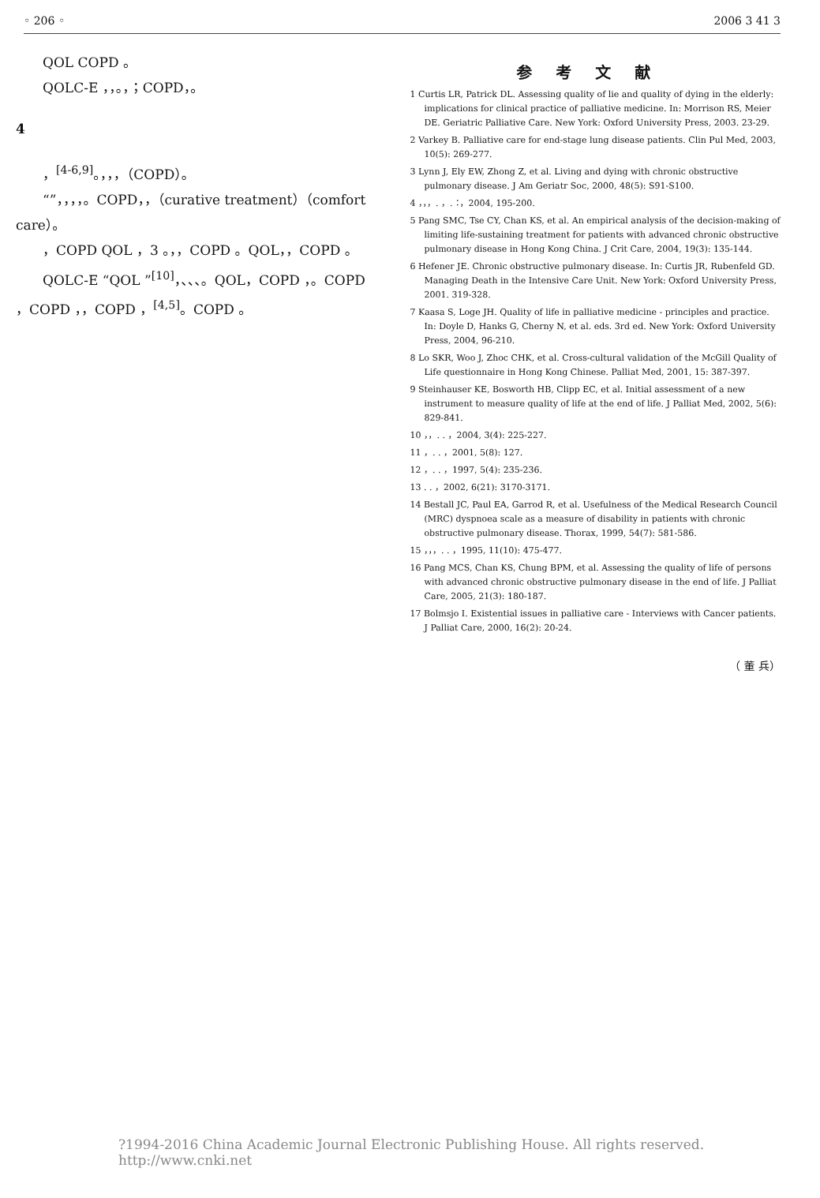◦ 206 ◦ 2006 3 41 3
QOL COPD 。
QOLC-E ，，。，；COPD，。
4
，<sup>[4-6,9]</sup>。，，，（COPD）。
“”，，，，。COPD，，（curative treatment）（comfort care）。
，COPD QOL ，3 。，，COPD 。QOL，，COPD 。
QOLC-E “QOL ”<sup>[10]</sup>，、、、。QOL，COPD ，。COPD ，COPD ，，COPD ，<sup>[4,5]</sup>。COPD 。
参考文献
1 Curtis LR, Patrick DL. Assessing quality of lie and quality of dying in the elderly: implications for clinical practice of palliative medicine. In: Morrison RS, Meier DE. Geriatric Palliative Care. New York: Oxford University Press, 2003. 23-29.
2 Varkey B. Palliative care for end-stage lung disease patients. Clin Pul Med, 2003, 10(5): 269-277.
3 Lynn J, Ely EW, Zhong Z, et al. Living and dying with chronic obstructive pulmonary disease. J Am Geriatr Soc, 2000, 48(5): S91-S100.
4 ，，，. ，. ：，2004, 195-200.
5 Pang SMC, Tse CY, Chan KS, et al. An empirical analysis of the decision-making of limiting life-sustaining treatment for patients with advanced chronic obstructive pulmonary disease in Hong Kong China. J Crit Care, 2004, 19(3): 135-144.
6 Hefener JE. Chronic obstructive pulmonary disease. In: Curtis JR, Rubenfeld GD. Managing Death in the Intensive Care Unit. New York: Oxford University Press, 2001. 319-328.
7 Kaasa S, Loge JH. Quality of life in palliative medicine - principles and practice. In: Doyle D, Hanks G, Cherny N, et al. eds. 3rd ed. New York: Oxford University Press, 2004, 96-210.
8 Lo SKR, Woo J, Zhoc CHK, et al. Cross-cultural validation of the McGill Quality of Life questionnaire in Hong Kong Chinese. Palliat Med, 2001, 15: 387-397.
9 Steinhauser KE, Bosworth HB, Clipp EC, et al. Initial assessment of a new instrument to measure quality of life at the end of life. J Palliat Med, 2002, 5(6): 829-841.
10 ，，. . ，2004, 3(4): 225-227.
11 ，. . ，2001, 5(8): 127.
12 ，. . ，1997, 5(4): 235-236.
13 . . ，2002, 6(21): 3170-3171.
14 Bestall JC, Paul EA, Garrod R, et al. Usefulness of the Medical Research Council (MRC) dyspnoea scale as a measure of disability in patients with chronic obstructive pulmonary disease. Thorax, 1999, 54(7): 581-586.
15 ，，，. . ，1995, 11(10): 475-477.
16 Pang MCS, Chan KS, Chung BPM, et al. Assessing the quality of life of persons with advanced chronic obstructive pulmonary disease in the end of life. J Palliat Care, 2005, 21(3): 180-187.
17 Bolmsjo I. Existential issues in palliative care - Interviews with Cancer patients. J Palliat Care, 2000, 16(2): 20-24.
（ 董 兵）
?1994-2016 China Academic Journal Electronic Publishing House. All rights reserved. http://www.cnki.net